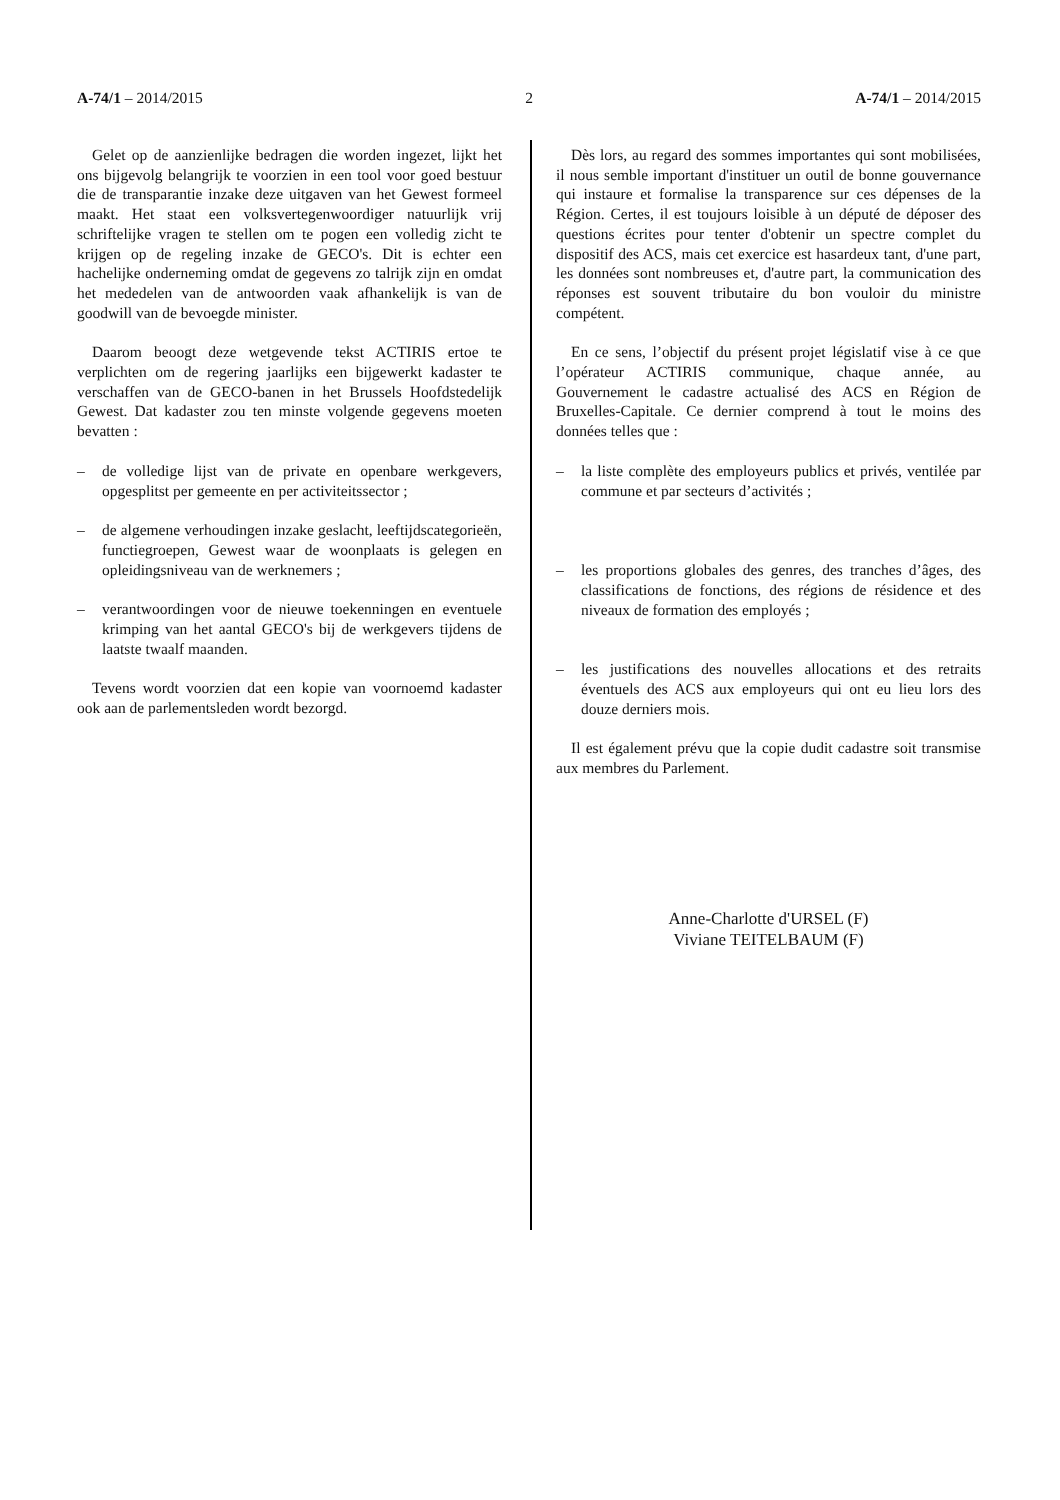A-74/1 – 2014/2015 2 A-74/1 – 2014/2015
Gelet op de aanzienlijke bedragen die worden ingezet, lijkt het ons bijgevolg belangrijk te voorzien in een tool voor goed bestuur die de transparantie inzake deze uitgaven van het Gewest formeel maakt. Het staat een volksvertegenwoordiger natuurlijk vrij schriftelijke vragen te stellen om te pogen een volledig zicht te krijgen op de regeling inzake de GECO's. Dit is echter een hachelijke onderneming omdat de gegevens zo talrijk zijn en omdat het mededelen van de antwoorden vaak afhankelijk is van de goodwill van de bevoegde minister.
Daarom beoogt deze wetgevende tekst ACTIRIS ertoe te verplichten om de regering jaarlijks een bijgewerkt kadaster te verschaffen van de GECO-banen in het Brussels Hoofdstedelijk Gewest. Dat kadaster zou ten minste volgende gegevens moeten bevatten :
– de volledige lijst van de private en openbare werkgevers, opgesplitst per gemeente en per activiteitssector ;
– de algemene verhoudingen inzake geslacht, leeftijdscategorieën, functiegroepen, Gewest waar de woonplaats is gelegen en opleidingsniveau van de werknemers ;
– verantwoordingen voor de nieuwe toekenningen en eventuele krimping van het aantal GECO's bij de werkgevers tijdens de laatste twaalf maanden.
Tevens wordt voorzien dat een kopie van voornoemd kadaster ook aan de parlementsleden wordt bezorgd.
Dès lors, au regard des sommes importantes qui sont mobilisées, il nous semble important d'instituer un outil de bonne gouvernance qui instaure et formalise la transparence sur ces dépenses de la Région. Certes, il est toujours loisible à un député de déposer des questions écrites pour tenter d'obtenir un spectre complet du dispositif des ACS, mais cet exercice est hasardeux tant, d'une part, les données sont nombreuses et, d'autre part, la communication des réponses est souvent tributaire du bon vouloir du ministre compétent.
En ce sens, l’objectif du présent projet législatif vise à ce que l’opérateur ACTIRIS communique, chaque année, au Gouvernement le cadastre actualisé des ACS en Région de Bruxelles-Capitale. Ce dernier comprend à tout le moins des données telles que :
– la liste complète des employeurs publics et privés, ventilée par commune et par secteurs d’activités ;
– les proportions globales des genres, des tranches d’âges, des classifications de fonctions, des régions de résidence et des niveaux de formation des employés ;
– les justifications des nouvelles allocations et des retraits éventuels des ACS aux employeurs qui ont eu lieu lors des douze derniers mois.
Il est également prévu que la copie dudit cadastre soit transmise aux membres du Parlement.
Anne-Charlotte d'URSEL (F)
Viviane TEITELBAUM (F)